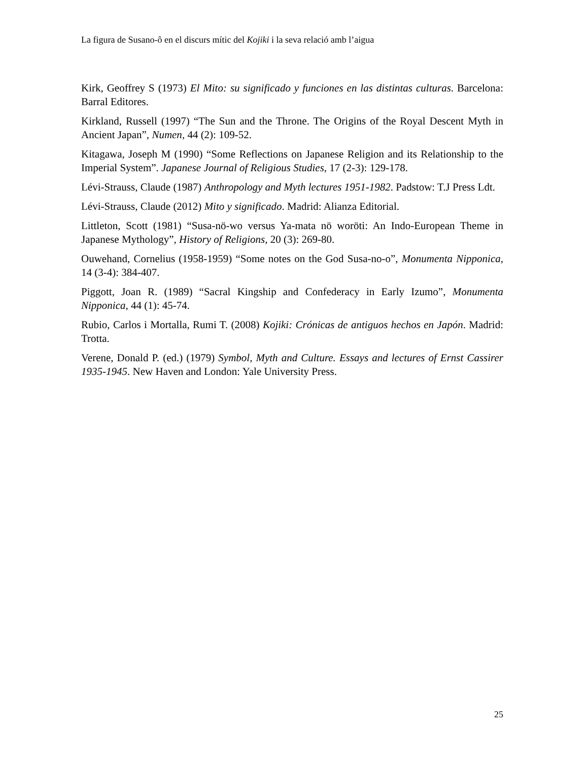La figura de Susano-ô en el discurs mític del Kojiki i la seva relació amb l’aigua
Kirk, Geoffrey S (1973) El Mito: su significado y funciones en las distintas culturas. Barcelona: Barral Editores.
Kirkland, Russell (1997) “The Sun and the Throne. The Origins of the Royal Descent Myth in Ancient Japan”, Numen, 44 (2): 109-52.
Kitagawa, Joseph M (1990) “Some Reflections on Japanese Religion and its Relationship to the Imperial System”. Japanese Journal of Religious Studies, 17 (2-3): 129-178.
Lévi-Strauss, Claude (1987) Anthropology and Myth lectures 1951-1982. Padstow: T.J Press Ldt.
Lévi-Strauss, Claude (2012) Mito y significado. Madrid: Alianza Editorial.
Littleton, Scott (1981) “Susa-nö-wo versus Ya-mata nö woröti: An Indo-European Theme in Japanese Mythology”, History of Religions, 20 (3): 269-80.
Ouwehand, Cornelius (1958-1959) “Some notes on the God Susa-no-o”, Monumenta Nipponica, 14 (3-4): 384-407.
Piggott, Joan R. (1989) “Sacral Kingship and Confederacy in Early Izumo”, Monumenta Nipponica, 44 (1): 45-74.
Rubio, Carlos i Mortalla, Rumi T. (2008) Kojiki: Crónicas de antiguos hechos en Japón. Madrid: Trotta.
Verene, Donald P. (ed.) (1979) Symbol, Myth and Culture. Essays and lectures of Ernst Cassirer 1935-1945. New Haven and London: Yale University Press.
25